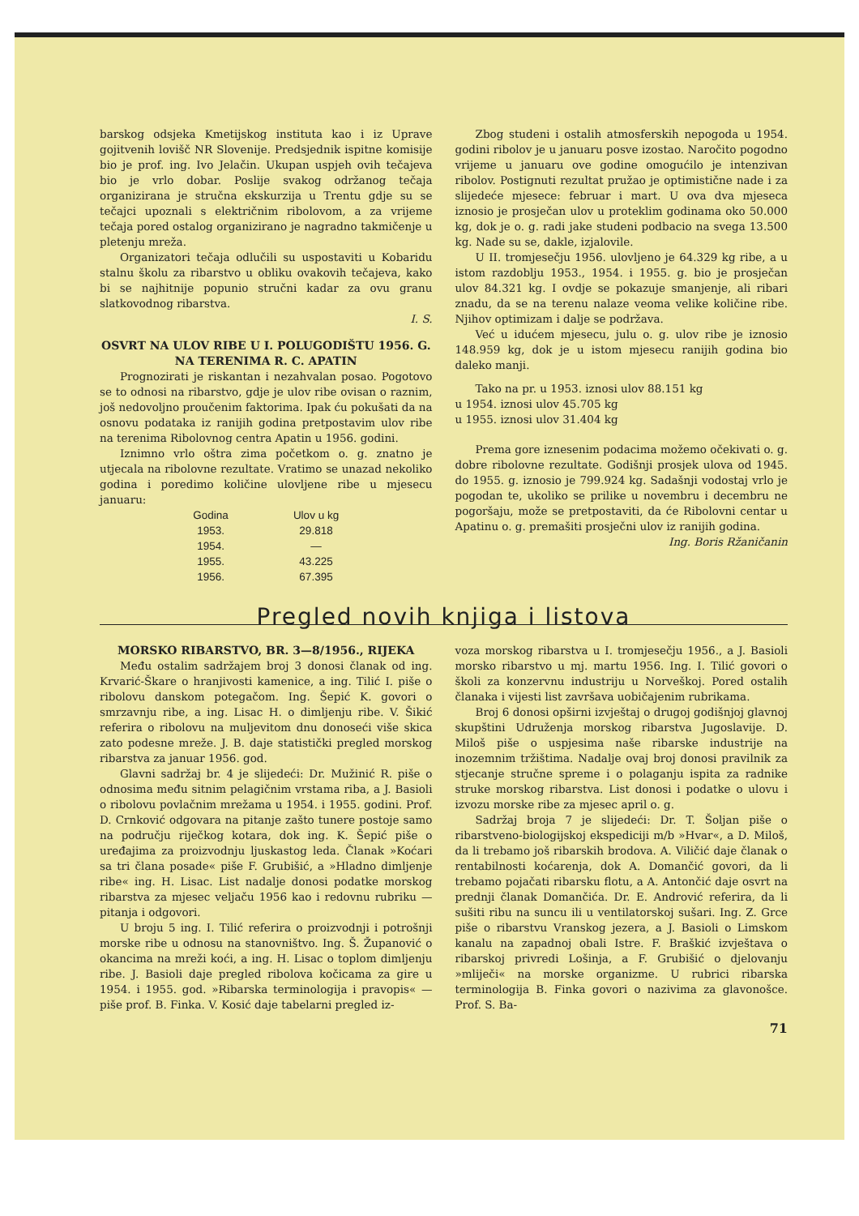barskog odsjeka Kmetijskog instituta kao i iz Uprave gojitvenih lovišč NR Slovenije. Predsjednik ispitne komisije bio je prof. ing. Ivo Jelačin. Ukupan uspjeh ovih tečajeva bio je vrlo dobar. Poslije svakog održanog tečaja organizirana je stručna ekskurzija u Trentu gdje su se tečajci upoznali s električnim ribolovom, a za vrijeme tečaja pored ostalog organizirano je nagradno takmičenje u pletenju mreža.
Organizatori tečaja odlučili su uspostaviti u Kobaridu stalnu školu za ribarstvo u obliku ovakovih tečajeva, kako bi se najhitnije popunio stručni kadar za ovu granu slatkovodnog ribarstva.
I. S.
OSVRT NA ULOV RIBE U I. POLUGODIŠTU 1956. G. NA TERENIMA R. C. APATIN
Prognozirati je riskantan i nezahvalan posao. Pogotovo se to odnosi na ribarstvo, gdje je ulov ribe ovisan o raznim, još nedovoljno proučenim faktorima. Ipak ću pokušati da na osnovu podataka iz ranijih godina pretpostavim ulov ribe na terenima Ribolovnog centra Apatin u 1956. godini.
Iznimno vrlo oštra zima početkom o. g. znatno je utjecala na ribolovne rezultate. Vratimo se unazad nekoliko godina i poredimo količine ulovljene ribe u mjesecu januaru:
| Godina | Ulov u kg |
| --- | --- |
| 1953. | 29.818 |
| 1954. | — |
| 1955. | 43.225 |
| 1956. | 67.395 |
Zbog studeni i ostalih atmosferskih nepogoda u 1954. godini ribolov je u januaru posve izostao. Naročito pogodno vrijeme u januaru ove godine omogućilo je intenzivan ribolov. Postignuti rezultat pružao je optimistične nade i za slijedeće mjesece: februar i mart. U ova dva mjeseca iznosio je prosječan ulov u proteklim godinama oko 50.000 kg, dok je o. g. radi jake studeni podbacio na svega 13.500 kg. Nade su se, dakle, izjalovile.
U II. tromjesečju 1956. ulovljeno je 64.329 kg ribe, a u istom razdoblju 1953., 1954. i 1955. g. bio je prosječan ulov 84.321 kg. I ovdje se pokazuje smanjenje, ali ribari znadu, da se na terenu nalaze veoma velike količine ribe. Njihov optimizam i dalje se podržava.
Već u idućem mjesecu, julu o. g. ulov ribe je iznosio 148.959 kg, dok je u istom mjesecu ranijih godina bio daleko manji.
Tako na pr. u 1953. iznosi ulov 88.151 kg
u 1954. iznosi ulov 45.705 kg
u 1955. iznosi ulov 31.404 kg
Prema gore iznesenim podacima možemo očekivati o. g. dobre ribolovne rezultate. Godišnji prosjek ulova od 1945. do 1955. g. iznosio je 799.924 kg. Sadašnji vodostaj vrlo je pogodan te, ukoliko se prilike u novembru i decembru ne pogoršaju, može se pretpostaviti, da će Ribolovni centar u Apatinu o. g. premašiti prosječni ulov iz ranijih godina.
Ing. Boris Ržaničanin
Pregled novih knjiga i listova
MORSKO RIBARSTVO, BR. 3—8/1956., RIJEKA
Među ostalim sadržajem broj 3 donosi članak od ing. Krvarić-Škare o hranjivosti kamenice, a ing. Tilić I. piše o ribolovu danskom potegačom. Ing. Šepić K. govori o smrzavnju ribe, a ing. Lisac H. o dimljenju ribe. V. Šikić referira o ribolovu na muljevitom dnu donoseći više skica zato podesne mreže. J. B. daje statistički pregled morskog ribarstva za januar 1956. god.
Glavni sadržaj br. 4 je slijedeći: Dr. Mužinić R. piše o odnosima među sitnim pelagičnim vrstama riba, a J. Basioli o ribolovu povlačnim mrežama u 1954. i 1955. godini. Prof. D. Crnković odgovara na pitanje zašto tunere postoje samo na području riječkog kotara, dok ing. K. Šepić piše o uređajima za proizvodnju ljuskastog leda. Članak »Koćari sa tri člana posade« piše F. Grubišić, a »Hladno dimljenje ribe« ing. H. Lisac. List nadalje donosi podatke morskog ribarstva za mjesec veljaču 1956 kao i redovnu rubriku — pitanja i odgovori.
U broju 5 ing. I. Tilić referira o proizvodnji i potrošnji morske ribe u odnosu na stanovništvo. Ing. Š. Županović o okancima na mreži koći, a ing. H. Lisac o toplom dimljenju ribe. J. Basioli daje pregled ribolova kočicama za gire u 1954. i 1955. god. »Ribarska terminologija i pravopis« — piše prof. B. Finka. V. Kosić daje tabelarni pregled iz-
voza morskog ribarstva u I. tromjesečju 1956., a J. Basioli morsko ribarstvo u mj. martu 1956. Ing. I. Tilić govori o školi za konzervnu industriju u Norveškoj. Pored ostalih članaka i vijesti list završava uobičajenim rubrikama.
Broj 6 donosi opširni izvještaj o drugoj godišnjoj glavnoj skupštini Udruženja morskog ribarstva Jugoslavije. D. Miloš piše o uspjesima naše ribarske industrije na inozemnim tržištima. Nadalje ovaj broj donosi pravilnik za stjecanje stručne spreme i o polaganju ispita za radnike struke morskog ribarstva. List donosi i podatke o ulovu i izvozu morske ribe za mjesec april o. g.
Sadržaj broja 7 je slijedeći: Dr. T. Šoljan piše o ribarstveno-biologijskoj ekspediciji m/b »Hvar«, a D. Miloš, da li trebamo još ribarskih brodova. A. Viličić daje članak o rentabilnosti koćarenja, dok A. Domančić govori, da li trebamo pojačati ribarsku flotu, a A. Antončić daje osvrt na prednji članak Domančića. Dr. E. Andrović referira, da li sušiti ribu na suncu ili u ventilatorskoj sušari. Ing. Z. Grce piše o ribarstvu Vranskog jezera, a J. Basioli o Limskom kanalu na zapadnoj obali Istre. F. Braškić izvještava o ribarskoj privredi Lošinja, a F. Grubišić o djelovanju »mliječi« na morske organizme. U rubrici ribarska terminologija B. Finka govori o nazivima za glavonošce. Prof. S. Ba-
71